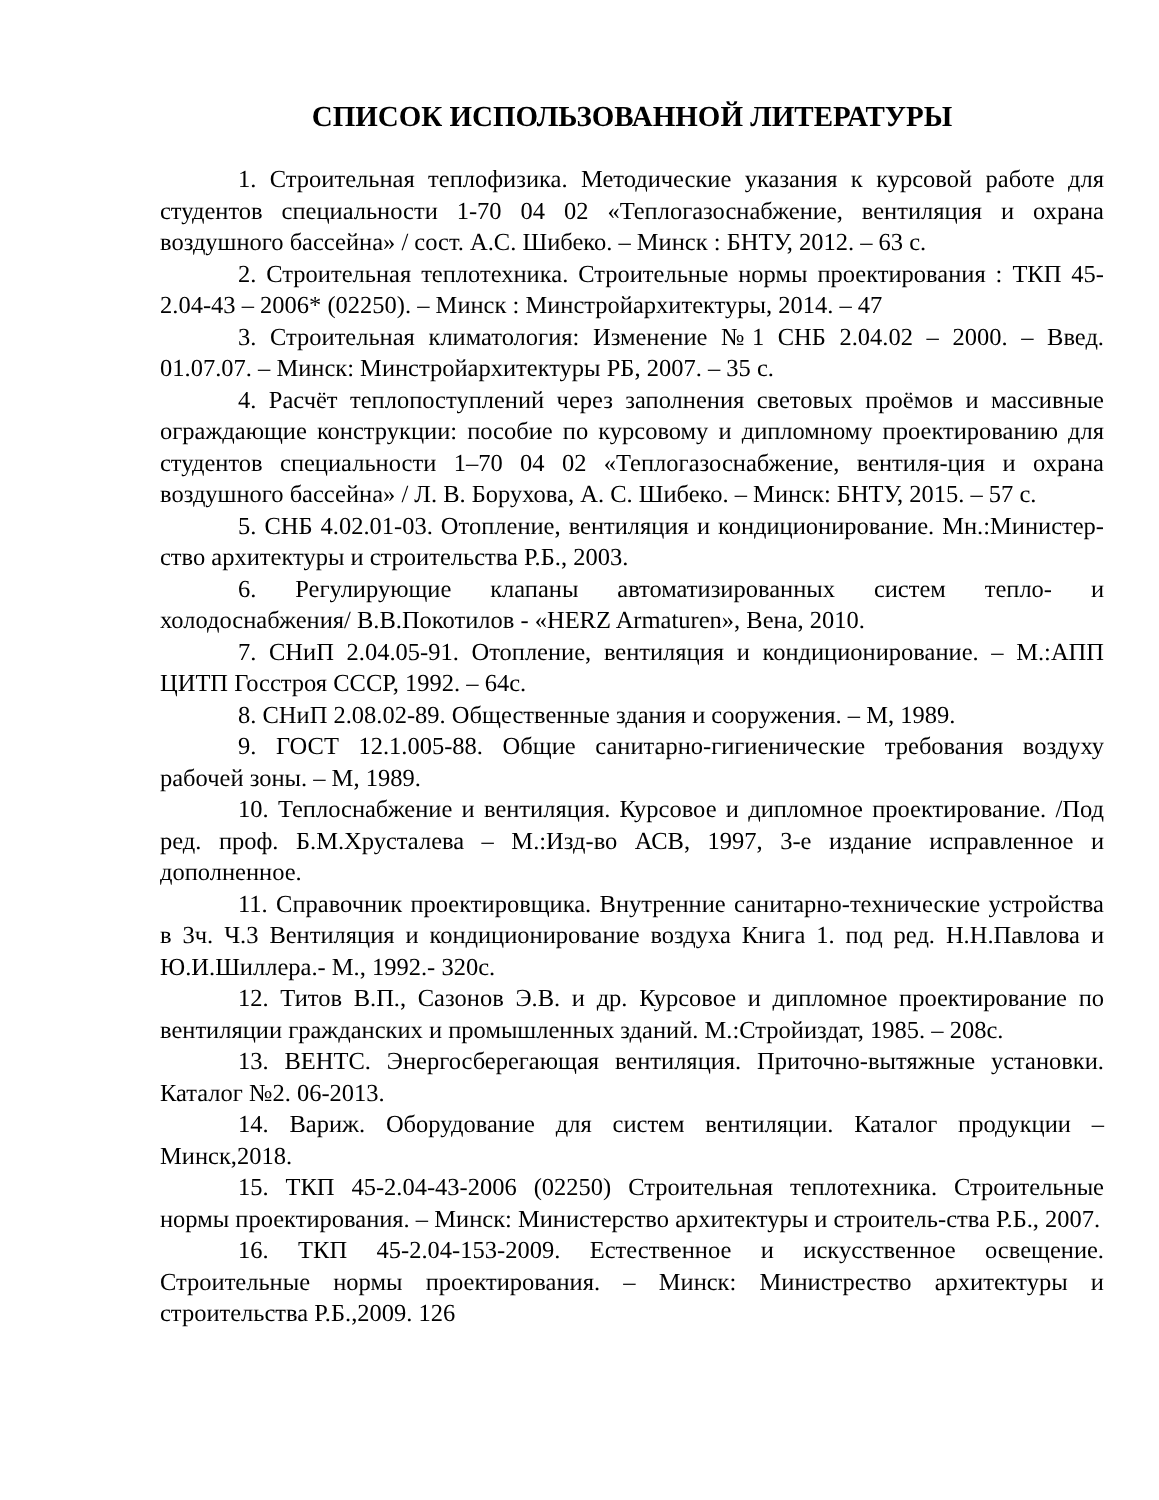СПИСОК ИСПОЛЬЗОВАННОЙ ЛИТЕРАТУРЫ
1. Строительная теплофизика. Методические указания к курсовой работе для студентов специальности 1-70 04 02 «Теплогазоснабжение, вентиляция и охрана воздушного бассейна» / сост. А.С. Шибеко. – Минск : БНТУ, 2012. – 63 с.
2. Строительная теплотехника. Строительные нормы проектирования : ТКП 45-2.04-43 – 2006* (02250). – Минск : Минстройархитектуры, 2014. – 47
3. Строительная климатология: Изменение №1 СНБ 2.04.02 – 2000. – Введ. 01.07.07. – Минск: Минстройархитектуры РБ, 2007. – 35 с.
4. Расчёт теплопоступлений через заполнения световых проёмов и массивные ограждающие конструкции: пособие по курсовому и дипломному проектированию для студентов специальности 1–70 04 02 «Теплогазоснабжение, вентиля-ция и охрана воздушного бассейна» / Л. В. Борухова, А. С. Шибеко. – Минск: БНТУ, 2015. – 57 с.
5. СНБ 4.02.01-03. Отопление, вентиляция и кондиционирование. Мн.:Министер-ство архитектуры и строительства Р.Б., 2003.
6. Регулирующие клапаны автоматизированных систем тепло- и холодоснабжения/ В.В.Покотилов - «HERZ Armaturen», Вена, 2010.
7. СНиП 2.04.05-91. Отопление, вентиляция и кондиционирование. – М.:АПП ЦИТП Госстроя СССР, 1992. – 64с.
8. СНиП 2.08.02-89. Общественные здания и сооружения. – М, 1989.
9. ГОСТ 12.1.005-88. Общие санитарно-гигиенические требования воздуху рабочей зоны. – М, 1989.
10. Теплоснабжение и вентиляция. Курсовое и дипломное проектирование. /Под ред. проф. Б.М.Хрусталева – М.:Изд-во АСВ, 1997, 3-е издание исправленное и дополненное.
11. Справочник проектировщика. Внутренние санитарно-технические устройства в 3ч. Ч.3 Вентиляция и кондиционирование воздуха Книга 1. под ред. Н.Н.Павлова и Ю.И.Шиллера.- М., 1992.- 320с.
12. Титов В.П., Сазонов Э.В. и др. Курсовое и дипломное проектирование по вентиляции гражданских и промышленных зданий. М.:Стройиздат, 1985. – 208с.
13. ВЕНТС. Энергосберегающая вентиляция. Приточно-вытяжные установки. Каталог №2. 06-2013.
14. Вариж. Оборудование для систем вентиляции. Каталог продукции – Минск,2018.
15. ТКП 45-2.04-43-2006 (02250) Строительная теплотехника. Строительные нормы проектирования. – Минск: Министерство архитектуры и строитель-ства Р.Б., 2007.
16. ТКП 45-2.04-153-2009. Естественное и искусственное освещение. Строительные нормы проектирования. – Минск: Министрество архитектуры и строительства Р.Б.,2009. 126